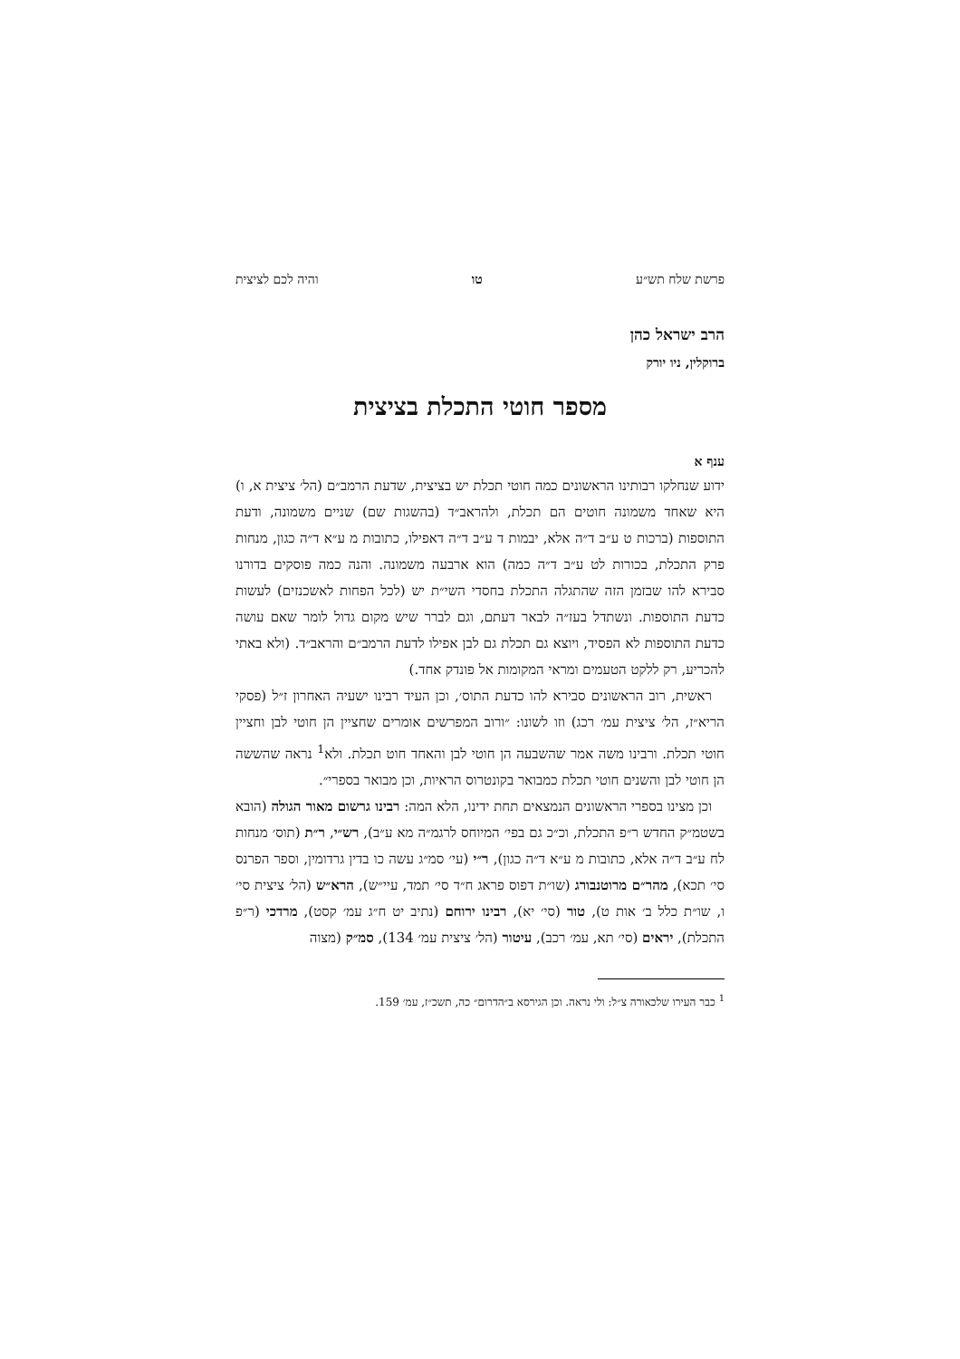פרשת שלח תש״ע טו והיה לכם לציצית
הרב ישראל כהן
ברוקלין, ניו יורק
מספר חוטי התכלת בציצית
ענף א
ידוע שנחלקו רבותינו הראשונים כמה חוטי תכלת יש בציצית, שדעת הרמב״ם (הל׳ ציצית א, ו) היא שאחד משמונה חוטים הם תכלת, ולהראב״ד (בהשגות שם) שניים משמונה, ודעת התוספות (ברכות ט ע״ב ד״ה אלא, יבמות ד ע״ב ד״ה דאפילו, כתובות מ ע״א ד״ה כגון, מנחות פרק התכלת, בכורות לט ע״ב ד״ה כמה) הוא ארבעה משמונה. והנה כמה פוסקים בדורנו סבירא להו שבזמן הזה שהתגלה התכלת בחסדי השי״ת יש (לכל הפחות לאשכנזים) לעשות כדעת התוספות. ונשתדל בעז״ה לבאר דעתם, וגם לברר שיש מקום גדול לומר שאם עושה כדעת התוספות לא הפסיד, ויוצא גם תכלת גם לבן אפילו לדעת הרמב״ם והראב״ד. (ולא באתי להכריע, רק ללקט הטעמים ומראי המקומות אל פונדק אחד.)
ראשית, רוב הראשונים סבירא להו כדעת התוס׳, וכן העיד רבינו ישעיה האחרון ז״ל (פסקי הריא״ז, הל׳ ציצית עמ׳ רכג) וזו לשונו: ״ורוב המפרשים אומרים שחציין הן חוטי לבן וחציין חוטי תכלת. ורבינו משה אמר שהשבעה הן חוטי לבן והאחד חוט תכלת. ולא<sup>1</sup> נראה שהששה הן חוטי לבן והשנים חוטי תכלת כמבואר בקונטרוס הראיות, וכן מבואר בספרי״.
וכן מצינו בספרי הראשונים הנמצאים תחת ידינו, הלא המה: רבינו גרשום מאור הגולה (הובא בשטמ״ק החדש ר״פ התכלת, וכ״כ גם בפי׳ המיוחס לרגמ״ה מא ע״ב), רש״י, ר״ת (תוס׳ מנחות לח ע״ב ד״ה אלא, כתובות מ ע״א ד״ה כגון), ר״י (עי׳ סמ״ג עשה כו בדין גרדומין, וספר הפרנס סי׳ תכא), מהר״ם מרוטנבורג (שו״ת דפוס פראג ח״ד סי׳ תמד, עיי״ש), הרא״ש (הל׳ ציצית סי׳ ו, שו״ת כלל ב׳ אות ט), טור (סי׳ יא), רבינו ירוחם (נתיב יט ח״ג עמ׳ קסט), מרדכי (ר״פ התכלת), יראים (סי׳ תא, עמ׳ רכב), עיטור (הל׳ ציצית עמ׳ 134), סמ״ק (מצוה
<sup>1</sup> כבר העירו שלכאורה צ״ל: ולי נראה. וכן הגירסא ב״הדרום״ כה, תשכ״ז, עמ׳ 159.